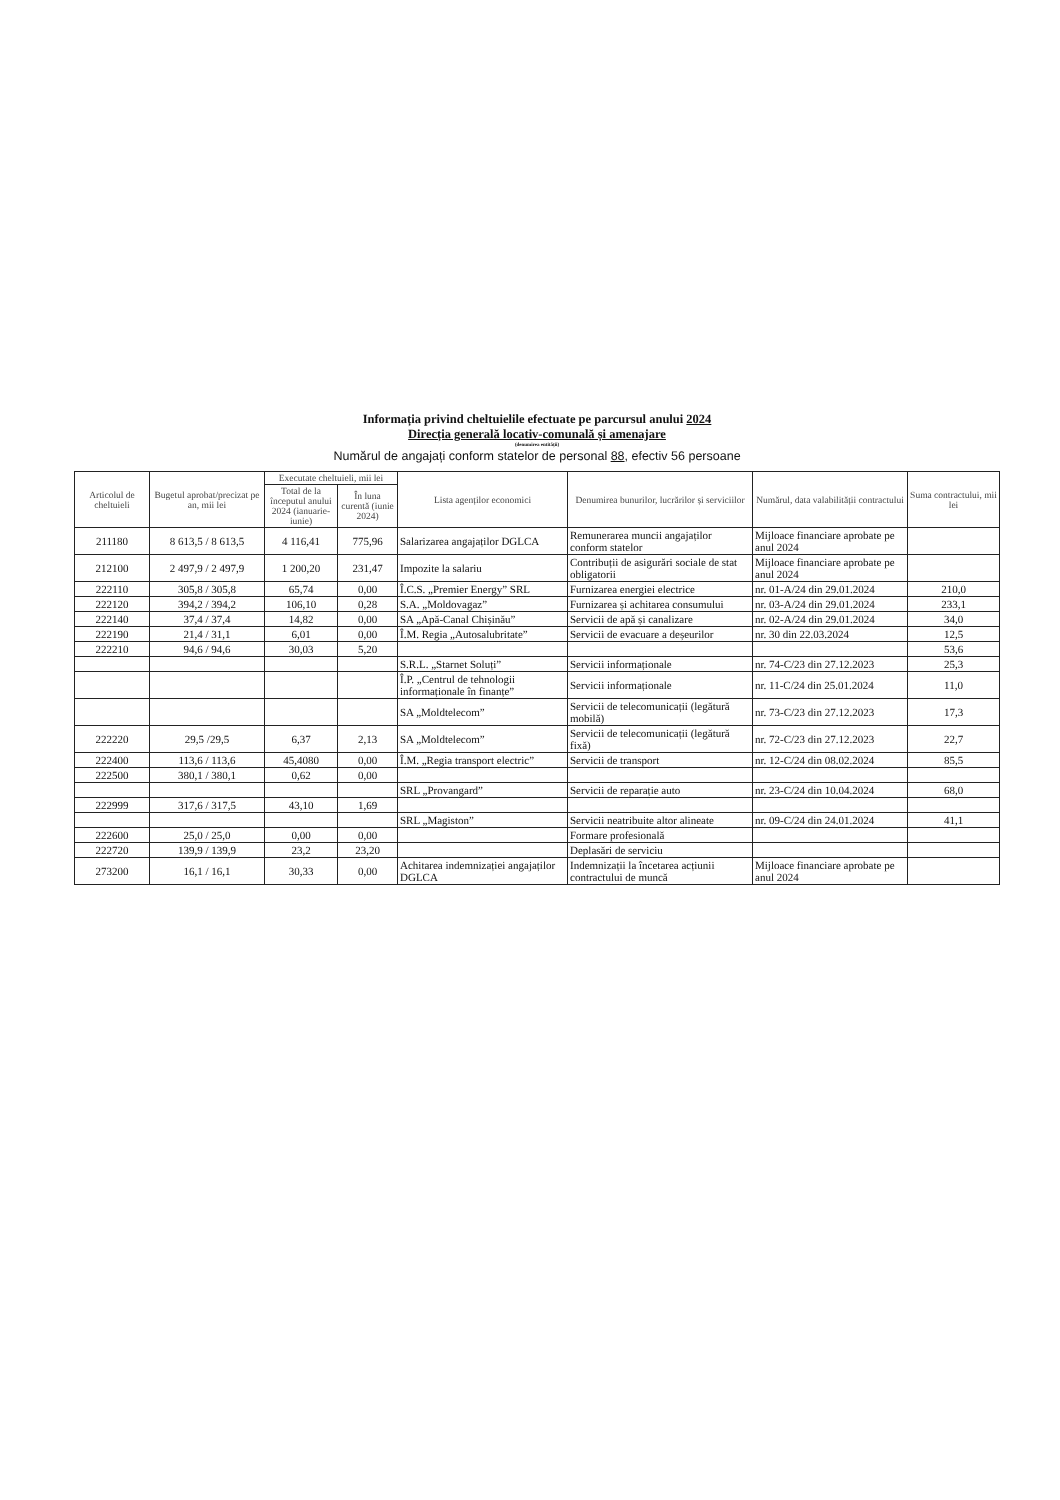Informația privind cheltuielile efectuate pe parcursul anului 2024
Direcția generală locativ-comunală și amenajare
(denumirea entității)
Numărul de angajați conform statelor de personal 88, efectiv 56 persoane
| Articolul de cheltuieli | Bugetul aprobat/precizat pe an, mii lei | Executate cheltuieli, mii lei | | Lista agenților economici | Denumirea bunurilor, lucrărilor și serviciilor | Numărul, data valabilității contractului | Suma contractului, mii lei |
| --- | --- | --- | --- | --- | --- | --- | --- |
| | | Total de la începutul anului 2024 (ianuarie-iunie) | În luna curentă (iunie 2024) | | | | |
| 211180 | 8 613,5 / 8 613,5 | 4 116,41 | 775,96 | Salarizarea angajaților DGLCA | Remunerarea muncii angajaților conform statelor | Mijloace financiare aprobate pe anul 2024 | |
| 212100 | 2 497,9 / 2 497,9 | 1 200,20 | 231,47 | Impozite la salariu | Contribuții de asigurări sociale de stat obligatorii | Mijloace financiare aprobate pe anul 2024 | |
| 222110 | 305,8 / 305,8 | 65,74 | 0,00 | Î.C.S. „Premier Energy” SRL | Furnizarea energiei electrice | nr. 01-A/24 din 29.01.2024 | 210,0 |
| 222120 | 394,2 / 394,2 | 106,10 | 0,28 | S.A. „Moldovagaz” | Furnizarea și achitarea consumului | nr. 03-A/24 din 29.01.2024 | 233,1 |
| 222140 | 37,4 / 37,4 | 14,82 | 0,00 | SA „Apă-Canal Chișinău” | Servicii de apă și canalizare | nr. 02-A/24 din 29.01.2024 | 34,0 |
| 222190 | 21,4 / 31,1 | 6,01 | 0,00 | Î.M. Regia „Autosalubritate” | Servicii de evacuare a deșeurilor | nr. 30 din 22.03.2024 | 12,5 |
| 222210 | 94,6 / 94,6 | 30,03 | 5,20 | | | | 53,6 |
| | | | | S.R.L. „Starnet Soluți” | Servicii informaționale | nr. 74-C/23 din 27.12.2023 | 25,3 |
| | | | | Î.P. „Centrul de tehnologii informaționale în finanțe” | Servicii informaționale | nr. 11-C/24 din 25.01.2024 | 11,0 |
| | | | | SA „Moldtelecom” | Servicii de telecomunicații (legătură mobilă) | nr. 73-C/23 din 27.12.2023 | 17,3 |
| 222220 | 29,5 /29,5 | 6,37 | 2,13 | SA „Moldtelecom” | Servicii de telecomunicații (legătură fixă) | nr. 72-C/23 din 27.12.2023 | 22,7 |
| 222400 | 113,6 / 113,6 | 45,4080 | 0,00 | Î.M. „Regia transport electric” | Servicii de transport | nr. 12-C/24 din 08.02.2024 | 85,5 |
| 222500 | 380,1 / 380,1 | 0,62 | 0,00 | | | | |
| | | | | SRL „Provangard” | Servicii de reparație auto | nr. 23-C/24 din 10.04.2024 | 68,0 |
| 222999 | 317,6 / 317,5 | 43,10 | 1,69 | | | | |
| | | | | SRL „Magiston” | Servicii neatribuite altor alineate | nr. 09-C/24 din 24.01.2024 | 41,1 |
| 222600 | 25,0 / 25,0 | 0,00 | 0,00 | | Formare profesională | | |
| 222720 | 139,9 / 139,9 | 23,2 | 23,20 | | Deplasări de serviciu | | |
| 273200 | 16,1 / 16,1 | 30,33 | 0,00 | Achitarea indemnizației angajaților DGLCA | Indemnizații la încetarea acțiunii contractului de muncă | Mijloace financiare aprobate pe anul 2024 | |